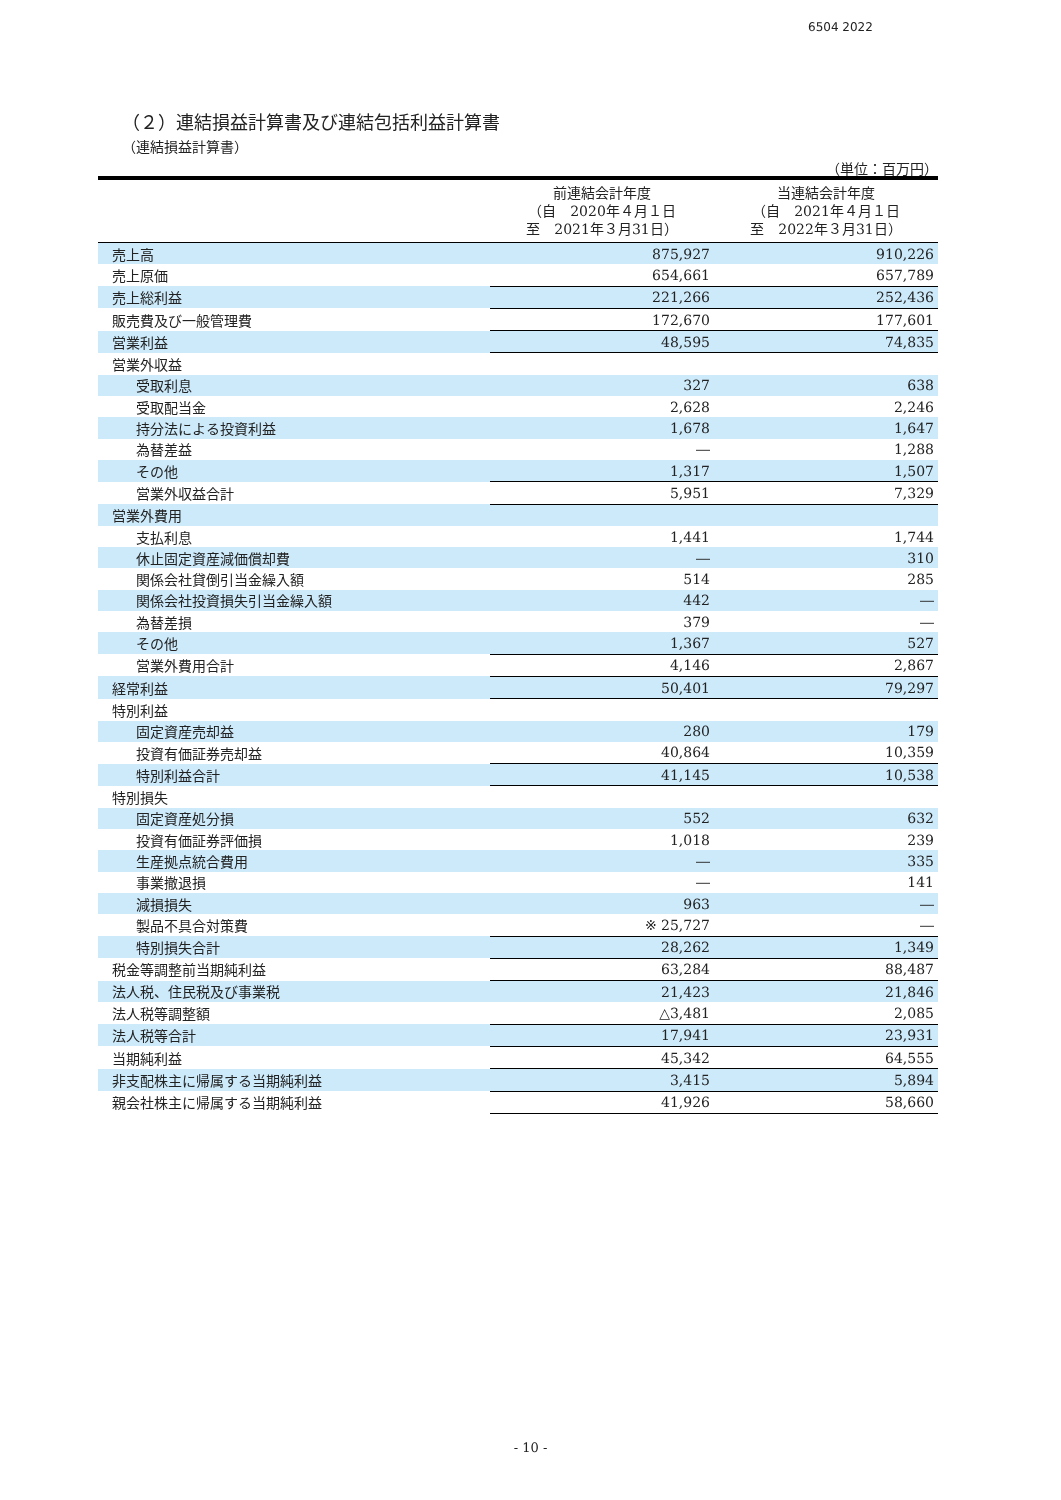6504 2022
（２）連結損益計算書及び連結包括利益計算書
（連結損益計算書）
（単位：百万円）
| | 前連結会計年度 （自 2020年４月１日 至 2021年３月31日） | 当連結会計年度 （自 2021年４月１日 至 2022年３月31日） |
| --- | --- | --- |
| 売上高 | 875,927 | 910,226 |
| 売上原価 | 654,661 | 657,789 |
| 売上総利益 | 221,266 | 252,436 |
| 販売費及び一般管理費 | 172,670 | 177,601 |
| 営業利益 | 48,595 | 74,835 |
| 営業外収益 | | |
| 受取利息 | 327 | 638 |
| 受取配当金 | 2,628 | 2,246 |
| 持分法による投資利益 | 1,678 | 1,647 |
| 為替差益 | ― | 1,288 |
| その他 | 1,317 | 1,507 |
| 営業外収益合計 | 5,951 | 7,329 |
| 営業外費用 | | |
| 支払利息 | 1,441 | 1,744 |
| 休止固定資産減価償却費 | ― | 310 |
| 関係会社貸倒引当金繰入額 | 514 | 285 |
| 関係会社投資損失引当金繰入額 | 442 | ― |
| 為替差損 | 379 | ― |
| その他 | 1,367 | 527 |
| 営業外費用合計 | 4,146 | 2,867 |
| 経常利益 | 50,401 | 79,297 |
| 特別利益 | | |
| 固定資産売却益 | 280 | 179 |
| 投資有価証券売却益 | 40,864 | 10,359 |
| 特別利益合計 | 41,145 | 10,538 |
| 特別損失 | | |
| 固定資産処分損 | 552 | 632 |
| 投資有価証券評価損 | 1,018 | 239 |
| 生産拠点統合費用 | ― | 335 |
| 事業撤退損 | ― | 141 |
| 減損損失 | 963 | ― |
| 製品不具合対策費 | ※ 25,727 | ― |
| 特別損失合計 | 28,262 | 1,349 |
| 税金等調整前当期純利益 | 63,284 | 88,487 |
| 法人税、住民税及び事業税 | 21,423 | 21,846 |
| 法人税等調整額 | △3,481 | 2,085 |
| 法人税等合計 | 17,941 | 23,931 |
| 当期純利益 | 45,342 | 64,555 |
| 非支配株主に帰属する当期純利益 | 3,415 | 5,894 |
| 親会社株主に帰属する当期純利益 | 41,926 | 58,660 |
- 10 -